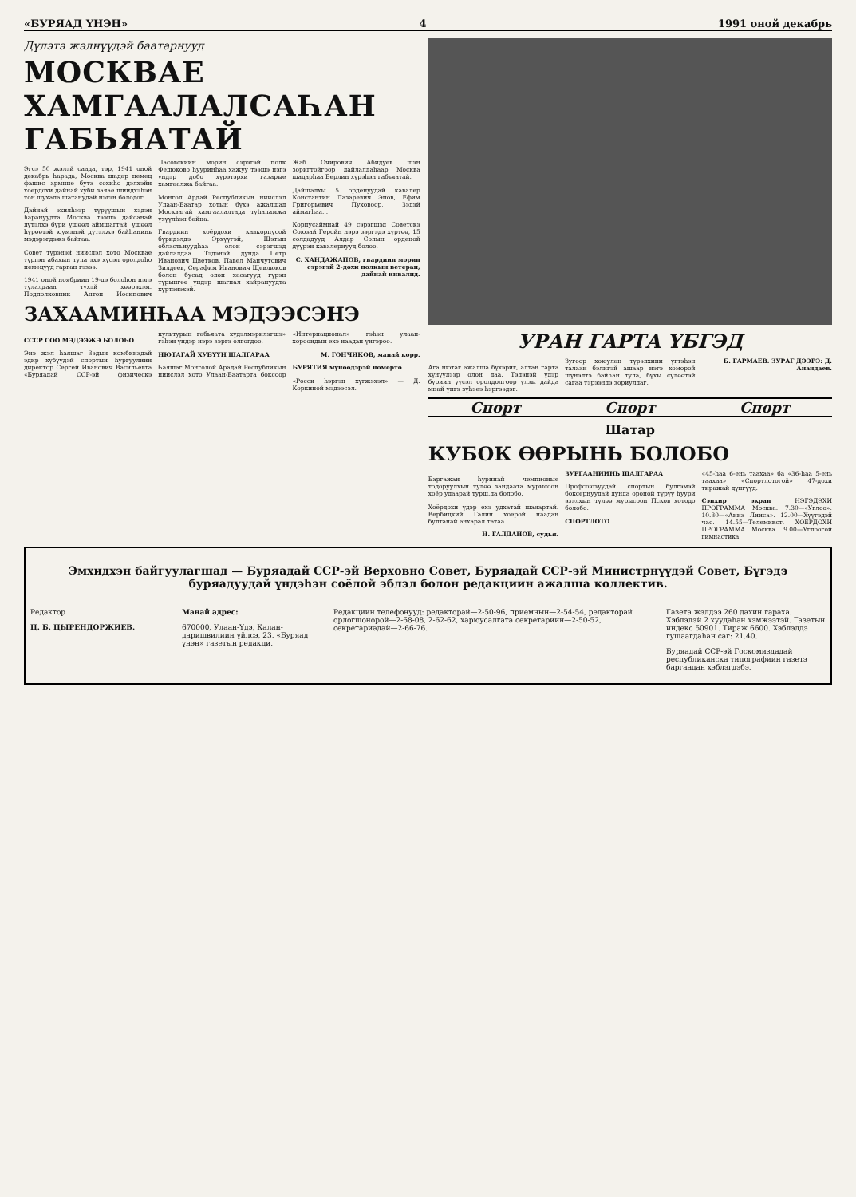«БУРЯАД ҮНЭН» 4 1991 оной декабрь
Дүлэтэ жэлнүүдэй баатарнууд
МОСКВАЕ ХАМГААЛАЛСАҺАН ГАБЬЯАТАЙ
Эгсэ 50 жэлэй саада, тэр, 1941 оной декабрь һарада, Москва шадар немец фашис армиие бута сохиһо дэлхэйн хоёрдохи дайнай хуби заяае шиидхэһэн тон шухала шатанудай нэгэн болодог.
Дайнай эхилһээр түрүүшын хэдэн һарануудта Москва тээшэ дайсанай дүтэлхэ бүри үшөөл аймшагтай, үшөөл һүрөөтэй юумэнэй дүтэлжэ байһанинь мэдэрэгдэжэ байгаа.
Совет түрэнэй ниислэл хото Москвае түргэн абахын тула эхэ хүсэл оролдоһо немецүүд гарган гэзээ.
1941 оной ноябриин 19-дэ болоһон нэгэ тулалдаан түхэй хөөрэхэм. Подполковник Антон Иосипович Ласовскиин морин сэрэгэй полк Федюково һууринһаа хажуу тээшэ нэгэ үндэр добо хүрэтэрхи газарые хамгаалжа байгаа.
Монгол Ардай Республикын ниислэл Улаан-Баатар хотын бүхэ ажалшад Москвагай хамгаалалтада туһаламжа үзүүлһэн байна.
Гвардиин хоёрдохи кавкорпусой бүридэлдэ Эрхүүгэй, Шэтын областьнуудһаа олон сэрэгшэд дайлалдаа. Тэдэнэй дунда Петр Иванович Цветков, Павел Манчутович Зилдеев, Серафим Иванович Щевлюков болон бусад олон хасагууд гүрэн түрынгөө үндэр шагнал хайрануудта хүртэнэхэй.
Жаб Очирович Абидуев шэн зоригтойгоор дайлалдаһаар Москва шадарһаа Берлин хүрэһэн габьяатай.
Дайшалхы 5 орденуудай кавалер Константин Лазаревич Эпов, Ефим Григорьевич Пуховоор, Зэдэй аймагһаа...
Корпусаймнай 49 сэрэгшэд Советскэ Союзай Геройн нэрэ зэргэдэ хүртөө, 15 солдадууд Алдар Солын орденой дүүрэн кавалернууд болоо.
С. ХАНДАЖАПОВ, гвардиин морин сэрэгэй 2-дохи полкын ветеран, дайнай инвалид.
ЗАХААМИНҺАА МЭДЭЭСЭНЭ
СССР СОО МЭДЭЭЖЭ БОЛОБО
Энэ жэл һаяшаг Зэдын комбинадай эдир хүбүүдэй спортын һургуулиин директор Сергей Иванович Васильевта «Буряадай ССР-эй физическэ культурын габьяата хүдэлмэрилэгшэ» гэһэн үндэр нэрэ зэргэ олгогдоо.
НЮТАГАЙ ХУБҮҮН ШАЛГАРАА
Һаяшаг Монголой Арадай Республикын ниислэл хото Улаан-Баатарта боксоор «Интернационал» гэһэн улаан-хороондын ехэ наадан үнгэрөө.
М. ГОНЧИКОВ, манай корр.
БУРЯТИЯ мүнөөдэрэй номерто
«Росси һэргэн хүгжэхэл» — Д. Коркиной мэдээсэл.
УРАН ГАРТА ҮБГЭД
Ага нютаг ажалша бүхэриг, алтан гарта хүнүүдээр олон даа. Тэдэнэй үдэр бүриин үүсэл оролдолгоор үлзы дайда мнай үнгэ зүһэеэ һэргээдэг.
Зугоор хоюулан түрэлхини үгтэһэн талаан бэлигэй ашаар нэгэ хоморой шүнэлтэ байһан тула, бүхы сүлөөтэй сагаа тэрээндэ зориулдаг.
Б. ГАРМАЕВ. ЗУРАГ ДЭЭРЭ: Д. Анандаев.
Спорт Спорт Спорт
Шатар
КУБОК ӨӨРЫНЬ БОЛОБО
Баргажан һуринай чемпионые тодоруулхын тулөө зандаата мурысоон хоёр удаарай турш.да болобо.
Хоёрдохи үдэр ехэ удхатай шанартай. Вербицкий Галин хоёрой наадан бултанай анхарал татаа.
Н. ГАЛДАНОВ, судья.
ЗУРГААНИИНЬ ШАЛГАРАА
Профсоюзуудай спортын булгэмэй боксернуудай дунда ороной түрүү һуури эзэлхын түлөө мурысоон Псков хотодо болобо.
СПОРТЛОТО
«45-һаа 6-ень таахаа» ба «36-һаа 5-ень таахаа» «Спортлотогой» 47-дохи тиражай дүнгүүд.
Сэнхир экран НЭГЭДЭХИ ПРОГРАММА Москва. 7.30—«Углоо». 10.30—«Анна Лииса». 12.00—Хүүгэдэй час. 14.55—Телемикст. ХОЁРДОХИ ПРОГРАММА Москва. 9.00—Углоогой гимнастика.
Эмхидхэн байгуулагшад — Буряадай ССР-эй Верховно Совет, Буряадай ССР-эй Министрнүүдэй Совет, Бүгэдэ буряадуудай үндэһэн соёлой эблэл болон редакциин ажалша коллектив.
Редактор
Ц. Б. ЦЫРЕНДОРЖИЕВ.
Манай адрес:
670000, Улаан-Үдэ, Калан­даришвилиин үйлсэ, 23. «Буряад үнэн» газетын редакци.
Редакциин телефонууд: редакторай—2-50-96, приемнын—2-54-54, редакторай орлогшонорой—2-68-08, 2-62-62, харюусалгата секретариин—2-50-52, секретариадай—2-66-76.
Газета жэлдээ 260 дахин гараха. Хэблэлэй 2 хуудаһан хэмжээтэй. Газетын индекс 50901. Тираж 6600. Хэблэлдэ гушаагдаһан саг: 21.40.
Буряадай ССР-эй Госкомиздадай республиканска типографиин газетэ баргаадан хэблэгдэбэ.